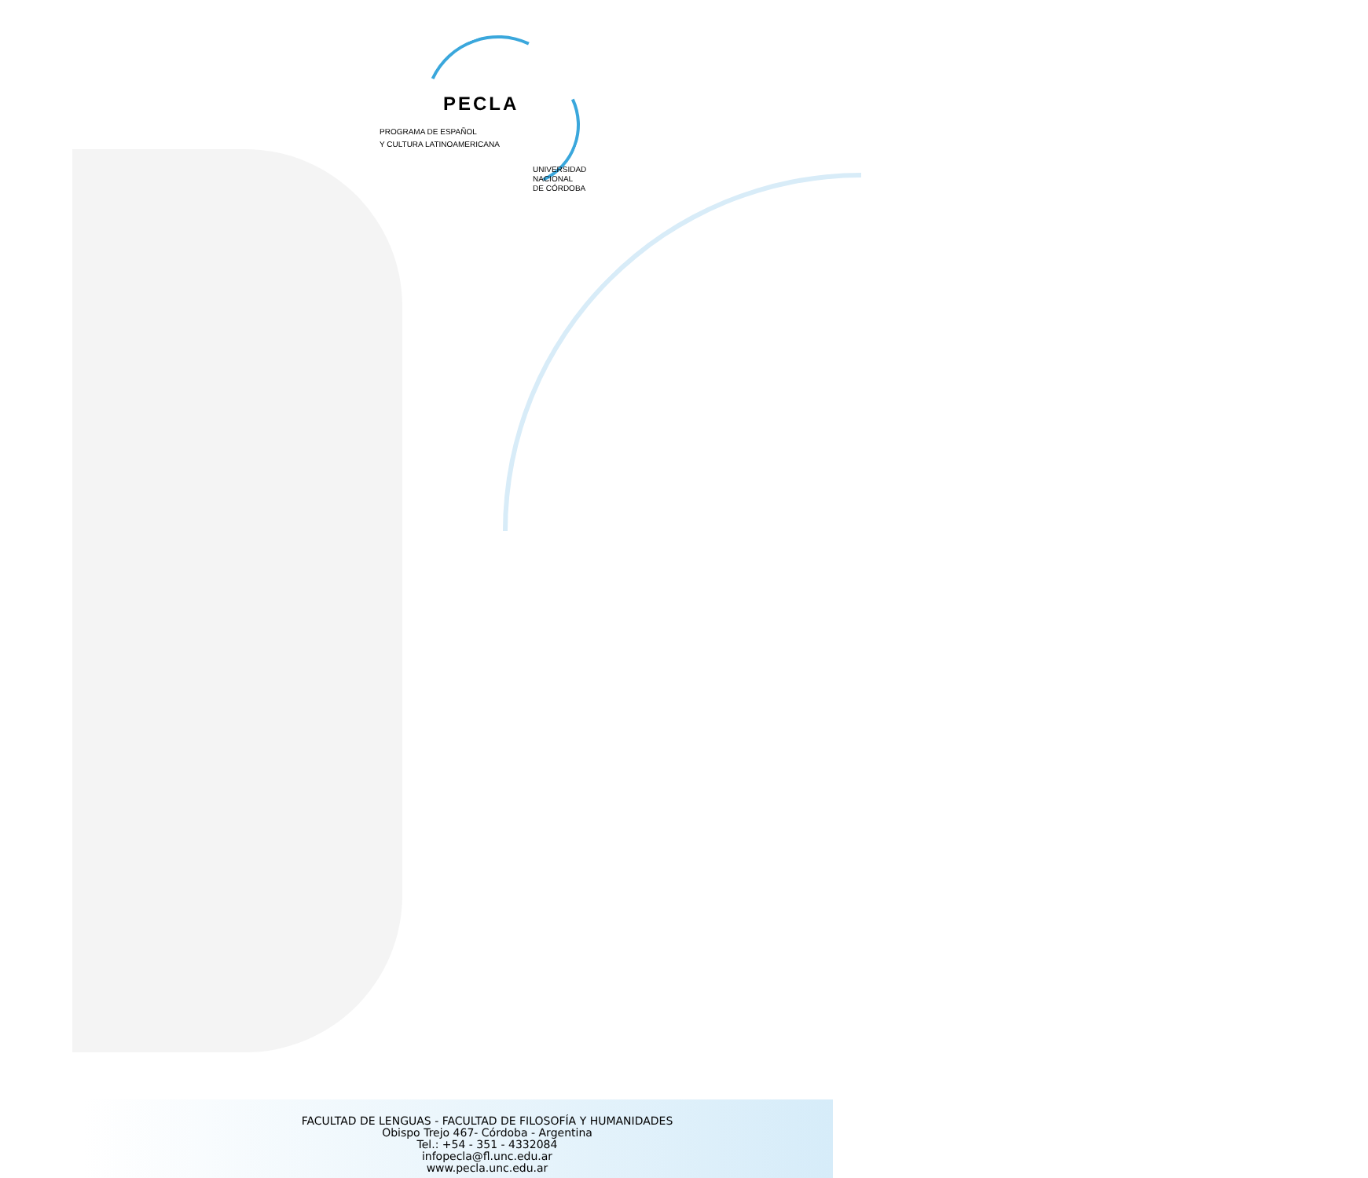PECLA
PROGRAMA DE ESPAÑOL
Y CULTURA LATINOAMERICANA
UNIVERSIDAD
NACIONAL
DE CÓRDOBA
FACULTAD DE LENGUAS - FACULTAD DE FILOSOFÍA Y HUMANIDADES
Obispo Trejo 467- Córdoba - Argentina
Tel.: +54 - 351 - 4332084
infopecla@fl.unc.edu.ar
www.pecla.unc.edu.ar